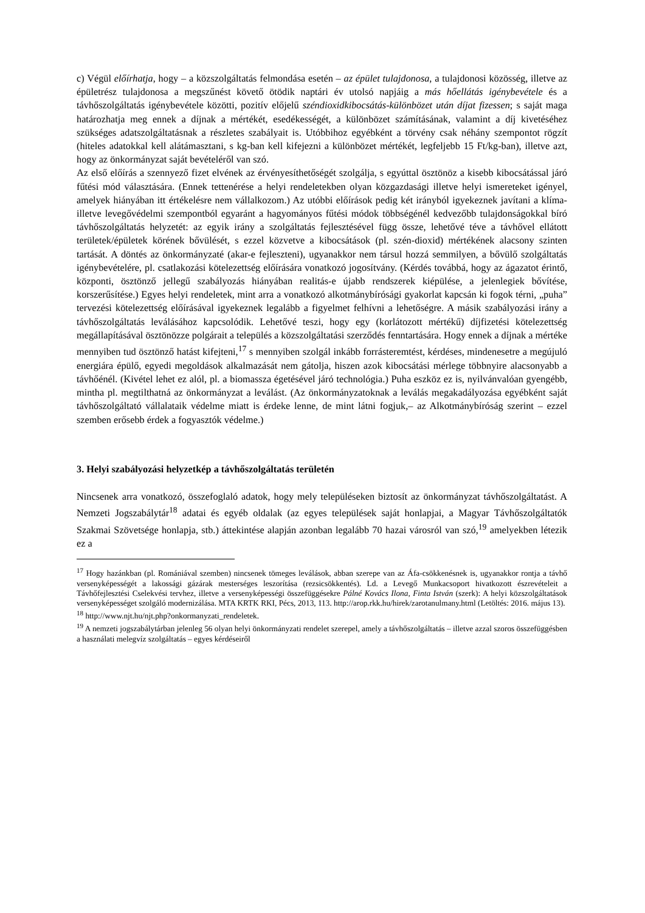c) Végül előírhatja, hogy – a közszolgáltatás felmondása esetén – az épület tulajdonosa, a tulajdonosi közösség, illetve az épületrész tulajdonosa a megszűnést követő ötödik naptári év utolsó napjáig a más hőellátás igénybevétele és a távhőszolgáltatás igénybevétele közötti, pozitív előjelű széndioxidkibocsátás-különbözet után díjat fizessen; s saját maga határozhatja meg ennek a díjnak a mértékét, esedékességét, a különbözet számításának, valamint a díj kivetéséhez szükséges adatszolgáltatásnak a részletes szabályait is. Utóbbihoz egyébként a törvény csak néhány szempontot rögzít (hiteles adatokkal kell alátámasztani, s kg-ban kell kifejezni a különbözet mértékét, legfeljebb 15 Ft/kg-ban), illetve azt, hogy az önkormányzat saját bevételéről van szó.
Az első előírás a szennyező fizet elvének az érvényesíthetőségét szolgálja, s egyúttal ösztönöz a kisebb kibocsátással járó fűtési mód választására. (Ennek tettenérése a helyi rendeletekben olyan közgazdasági illetve helyi ismereteket igényel, amelyek hiányában itt értékelésre nem vállalkozom.) Az utóbbi előírások pedig két irányból igyekeznek javítani a klíma- illetve levegővédelmi szempontból egyaránt a hagyományos fűtési módok többségénél kedvezőbb tulajdonságokkal bíró távhőszolgáltatás helyzetét: az egyik irány a szolgáltatás fejlesztésével függ össze, lehetővé téve a távhővel ellátott területek/épületek körének bővülését, s ezzel közvetve a kibocsátások (pl. szén-dioxid) mértékének alacsony szinten tartását. A döntés az önkormányzaté (akar-e fejleszteni), ugyanakkor nem társul hozzá semmilyen, a bővülő szolgáltatás igénybevételére, pl. csatlakozási kötelezettség előírására vonatkozó jogosítvány. (Kérdés továbbá, hogy az ágazatot érintő, központi, ösztönző jellegű szabályozás hiányában realitás-e újabb rendszerek kiépülése, a jelenlegiek bővítése, korszerűsítése.) Egyes helyi rendeletek, mint arra a vonatkozó alkotmánybírósági gyakorlat kapcsán ki fogok térni, „puha” tervezési kötelezettség előírásával igyekeznek legalább a figyelmet felhívni a lehetőségre. A másik szabályozási irány a távhőszolgáltatás leválásához kapcsolódik. Lehetővé teszi, hogy egy (korlátozott mértékű) díjfizetési kötelezettség megállapításával ösztönözze polgárait a település a közszolgáltatási szerződés fenntartására. Hogy ennek a díjnak a mértéke mennyiben tud ösztönző hatást kifejteni,<sup>17</sup> s mennyiben szolgál inkább forrásteremtést, kérdéses, mindenesetre a megújuló energiára épülő, egyedi megoldások alkalmazását nem gátolja, hiszen azok kibocsátási mérlege többnyire alacsonyabb a távhőénél. (Kivétel lehet ez alól, pl. a biomassza égetésével járó technológia.) Puha eszköz ez is, nyilvánvalóan gyengébb, mintha pl. megtilthatná az önkormányzat a leválást. (Az önkormányzatoknak a leválás megakadályozása egyébként saját távhőszolgáltató vállalataik védelme miatt is érdeke lenne, de mint látni fogjuk,– az Alkotmánybíróság szerint – ezzel szemben erősebb érdek a fogyasztók védelme.)
3. Helyi szabályozási helyzetkép a távhőszolgáltatás területén
Nincsenek arra vonatkozó, összefoglaló adatok, hogy mely településeken biztosít az önkormányzat távhőszolgáltatást. A Nemzeti Jogszabálytár<sup>18</sup> adatai és egyéb oldalak (az egyes települések saját honlapjai, a Magyar Távhőszolgáltatók Szakmai Szövetsége honlapja, stb.) áttekintése alapján azonban legalább 70 hazai városról van szó,<sup>19</sup> amelyekben létezik ez a
<sup>17</sup> Hogy hazánkban (pl. Romániával szemben) nincsenek tömeges leválások, abban szerepe van az Áfa-csökkenésnek is, ugyanakkor rontja a távhő versenyképességét a lakossági gázárak mesterséges leszorítása (rezsicsökkentés). Ld. a Levegő Munkacsoport hivatkozott észrevételeit a Távhőfejlesztési Cselekvési tervhez, illetve a versenyképességi összefüggésekre Pálné Kovács Ilona, Finta István (szerk): A helyi közszolgáltatások versenyképességet szolgáló modernizálása. MTA KRTK RKI, Pécs, 2013, 113. http://arop.rkk.hu/hirek/zarotanulmany.html (Letöltés: 2016. május 13).
<sup>18</sup> http://www.njt.hu/njt.php?onkormanyzati_rendeletek.
<sup>19</sup> A nemzeti jogszabálytárban jelenleg 56 olyan helyi önkormányzati rendelet szerepel, amely a távhőszolgáltatás – illetve azzal szoros összefüggésben a használati melegvíz szolgáltatás – egyes kérdéseiről